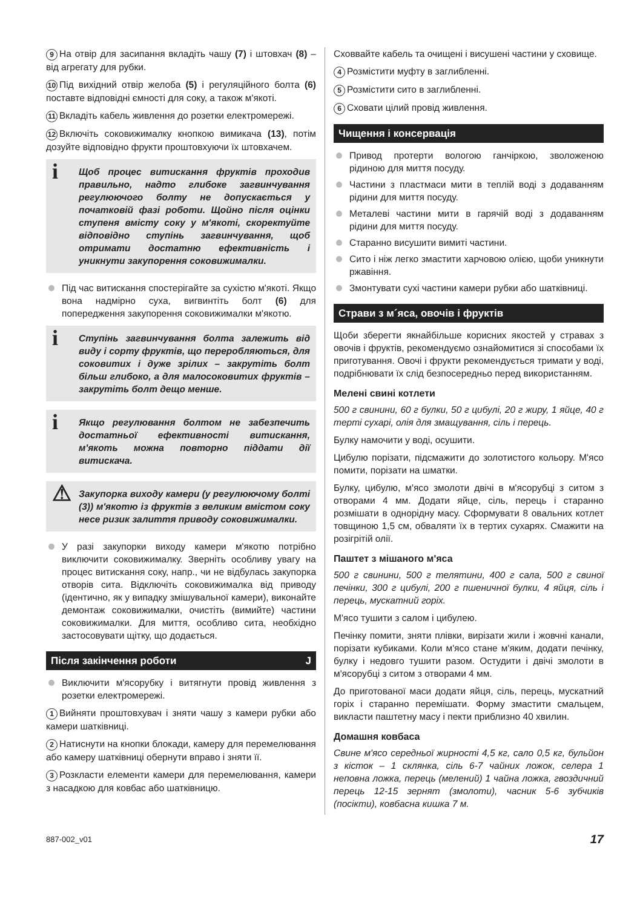9 На отвір для засипання вкладіть чашу (7) і штовхач (8) – від агрегату для рубки.
10 Під вихідний отвір желоба (5) і регуляційного болта (6) поставте відповідні ємності для соку, а також м'якоті.
11 Вкладіть кабель живлення до розетки електромережі.
12 Включіть соковижималку кнопкою вимикача (13), потім дозуйте відповідно фрукти проштовхуючи їх штовхачем.
i
Щоб процес витискання фруктів проходив правильно, надто глибоке загвинчування регулюючого болту не допускається у початковій фазі роботи. Щойно після оцінки ступеня вмісту соку у м'якоті, скоректуйте відповідно ступінь загвинчування, щоб отримати достатню ефективність і уникнути закупорення соковижималки.
Під час витискання спостерігайте за сухістю м'якоті. Якщо вона надмірно суха, вигвинтіть болт (6) для попередження закупорення соковижималки м'якотю.
i
Ступінь загвинчування болта залежить від виду і сорту фруктів, що переробляються, для соковитих і дуже зрілих – закрутіть болт більш глибоко, а для малосоковитих фруктів – закрутіть болт дещо менше.
i
Якщо регулювання болтом не забезпечить достатньої ефективності витискання, м'якоть можна повторно піддати дії витискача.
⚠
Закупорка виходу камери (у регулюючому болті (3)) м'якотю із фруктів з великим вмістом соку несе ризик залиття приводу соковижималки.
У разі закупорки виходу камери м'якотю потрібно виключити соковижималку. Зверніть особливу увагу на процес витискання соку, напр., чи не відбулась закупорка отворів сита. Відключіть соковижималка від приводу (ідентично, як у випадку змішувальної камери), виконайте демонтаж соковижималки, очистіть (вимийте) частини соковижималки. Для миття, особливо сита, необхідно застосовувати щітку, що додається.
Після закінчення роботи J
Виключити м'ясорубку і витягнути провід живлення з розетки електромережі.
1 Вийняти проштовхувач і зняти чашу з камери рубки або камери шатківниці.
2 Натиснути на кнопки блокади, камеру для перемелювання або камеру шатківниці обернути вправо і зняти її.
3 Розкласти елементи камери для перемелювання, камери з насадкою для ковбас або шатківницю.
Сховвайте кабель та очищені і висушені частини у сховище.
4 Розмістити муфту в заглибленні.
5 Розмістити сито в заглибленні.
6 Сховати цілий провід живлення.
Чищення і консервація
Привод протерти вологою ганчіркою, зволоженою рідиною для миття посуду.
Частини з пластмаси мити в теплій воді з додаванням рідини для миття посуду.
Металеві частини мити в гарячій воді з додаванням рідини для миття посуду.
Старанно висушити вимиті частини.
Сито і ніж легко змастити харчовою олією, щоби уникнути ржавіння.
Змонтувати сухі частини камери рубки або шатківниці.
Страви з м´яса, овочів і фруктів
Щоби зберегти якнайбільше корисних якостей у стравах з овочів і фруктів, рекомендуємо ознайомитися зі способами їх приготування. Овочі і фрукти рекомендується тримати у воді, подрібнювати їх слід безпосередньо перед використанням.
Мелені свині котлети
500 г свинини, 60 г булки, 50 г цибулі, 20 г жиру, 1 яйце, 40 г терті сухарі, олія для змащування, сіль і перець.
Булку намочити у воді, осушити.
Цибулю порізати, підсмажити до золотистого кольору. М'ясо помити, порізати на шматки.
Булку, цибулю, м'ясо змолоти двічі в м'ясорубці з ситом з отворами 4 мм. Додати яйце, сіль, перець і старанно розмішати в однорідну масу. Сформувати 8 овальних котлет товщиною 1,5 см, обваляти їх в тертих сухарях. Смажити на розігрітій олії.
Паштет з мішаного м'яса
500 г свинини, 500 г телятини, 400 г сала, 500 г свиної печінки, 300 г цибулі, 200 г пшеничної булки, 4 яйця, сіль і перець, мускатний горіх.
М'ясо тушити з салом і цибулею.
Печінку помити, зняти плівки, вирізати жили і жовчні канали, порізати кубиками. Коли м'ясо стане м'яким, додати печінку, булку і недовго тушити разом. Остудити і двічі змолоти в м'ясорубці з ситом з отворами 4 мм.
До приготованої маси додати яйця, сіль, перець, мускатний горіх і старанно перемішати. Форму змастити смальцем, викласти паштетну масу і пекти приблизно 40 хвилин.
Домашня ковбаса
Свине м'ясо середньої жирності 4,5 кг, сало 0,5 кг, бульйон з кісток – 1 склянка, сіль 6-7 чайних ложок, селера 1 неповна ложка, перець (мелений) 1 чайна ложка, гвоздичний перець 12-15 зернят (змолоти), часник 5-6 зубчиків (посікти), ковбасна кишка 7 м.
887-002_v01 17